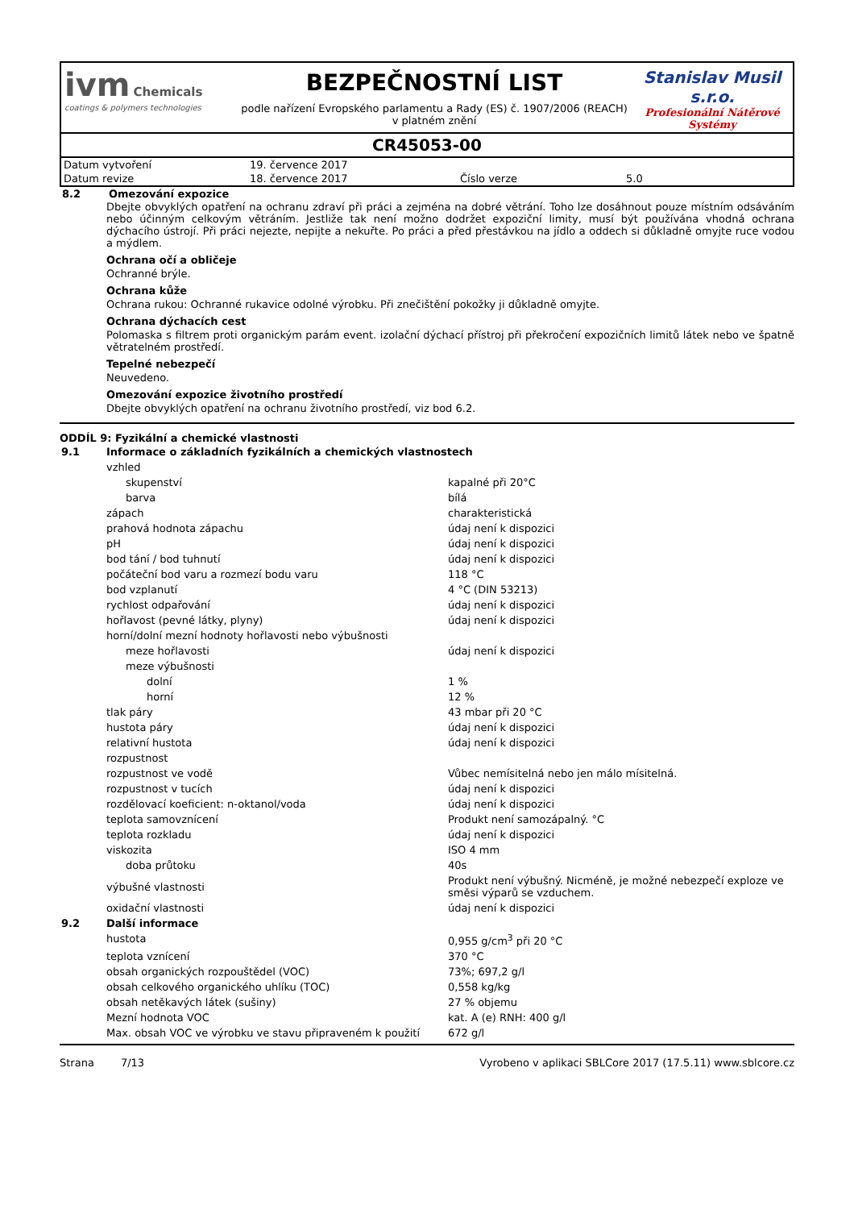ivm Chemicals
coatings & polymers technologies
BEZPEČNOSTNÍ LIST
podle nařízení Evropského parlamentu a Rady (ES) č. 1907/2006 (REACH) v platném znění
Stanislav Musil s.r.o.
Profesionální Nátěrové Systémy
CR45053-00
| Datum vytvoření | 19. července 2017 | | |
| Datum revize | 18. července 2017 | Číslo verze | 5.0 |
| 8.2 | Omezování expozice |
Dbejte obvyklých opatření na ochranu zdraví při práci a zejména na dobré větrání. Toho lze dosáhnout pouze místním odsáváním nebo účinným celkovým větráním. Jestliže tak není možno dodržet expoziční limity, musí být používána vhodná ochrana dýchacího ústrojí. Při práci nejezte, nepijte a nekuřte. Po práci a před přestávkou na jídlo a oddech si důkladně omyjte ruce vodou a mýdlem.
Ochrana očí a obličeje
Ochranné brýle.
Ochrana kůže
Ochrana rukou: Ochranné rukavice odolné výrobku. Při znečištění pokožky ji důkladně omyjte.
Ochrana dýchacích cest
Polomaska s filtrem proti organickým parám event. izolační dýchací přístroj při překročení expozičních limitů látek nebo ve špatně větratelném prostředí.
Tepelné nebezpečí
Neuvedeno.
Omezování expozice životního prostředí
Dbejte obvyklých opatření na ochranu životního prostředí, viz bod 6.2.
ODDÍL 9: Fyzikální a chemické vlastnosti
| 9.1 | Informace o základních fyzikálních a chemických vlastnostech | |
| | vzhled | |
| | skupenství | kapalné při 20°C |
| | barva | bílá |
| | zápach | charakteristická |
| | prahová hodnota zápachu | údaj není k dispozici |
| | pH | údaj není k dispozici |
| | bod tání / bod tuhnutí | údaj není k dispozici |
| | počáteční bod varu a rozmezí bodu varu | 118 °C |
| | bod vzplanutí | 4 °C (DIN 53213) |
| | rychlost odpařování | údaj není k dispozici |
| | hořlavost (pevné látky, plyny) | údaj není k dispozici |
| | horní/dolní mezní hodnoty hořlavosti nebo výbušnosti | |
| | meze hořlavosti | údaj není k dispozici |
| | meze výbušnosti | |
| | dolní | 1 % |
| | horní | 12 % |
| | tlak páry | 43 mbar při 20 °C |
| | hustota páry | údaj není k dispozici |
| | relativní hustota | údaj není k dispozici |
| | rozpustnost | |
| | rozpustnost ve vodě | Vůbec nemísitelná nebo jen málo mísitelná. |
| | rozpustnost v tucích | údaj není k dispozici |
| | rozdělovací koeficient: n-oktanol/voda | údaj není k dispozici |
| | teplota samovznícení | Produkt není samozápalný. °C |
| | teplota rozkladu | údaj není k dispozici |
| | viskozita | ISO 4 mm |
| | doba průtoku | 40s |
| | výbušné vlastnosti | Produkt není výbušný. Nicméně, je možné nebezpečí exploze ve směsi výparů se vzduchem. |
| | oxidační vlastnosti | údaj není k dispozici |
| 9.2 | Další informace | |
| | hustota | 0,955 g/cm<sup>3</sup> při 20 °C |
| | teplota vznícení | 370 °C |
| | obsah organických rozpouštědel (VOC) | 73%; 697,2 g/l |
| | obsah celkového organického uhlíku (TOC) | 0,558 kg/kg |
| | obsah netěkavých látek (sušiny) | 27 % objemu |
| | Mezní hodnota VOC | kat. A (e) RNH: 400 g/l |
| | Max. obsah VOC ve výrobku ve stavu připraveném k použití | 672 g/l |
Strana 7/13 Vyrobeno v aplikaci SBLCore 2017 (17.5.11) www.sblcore.cz